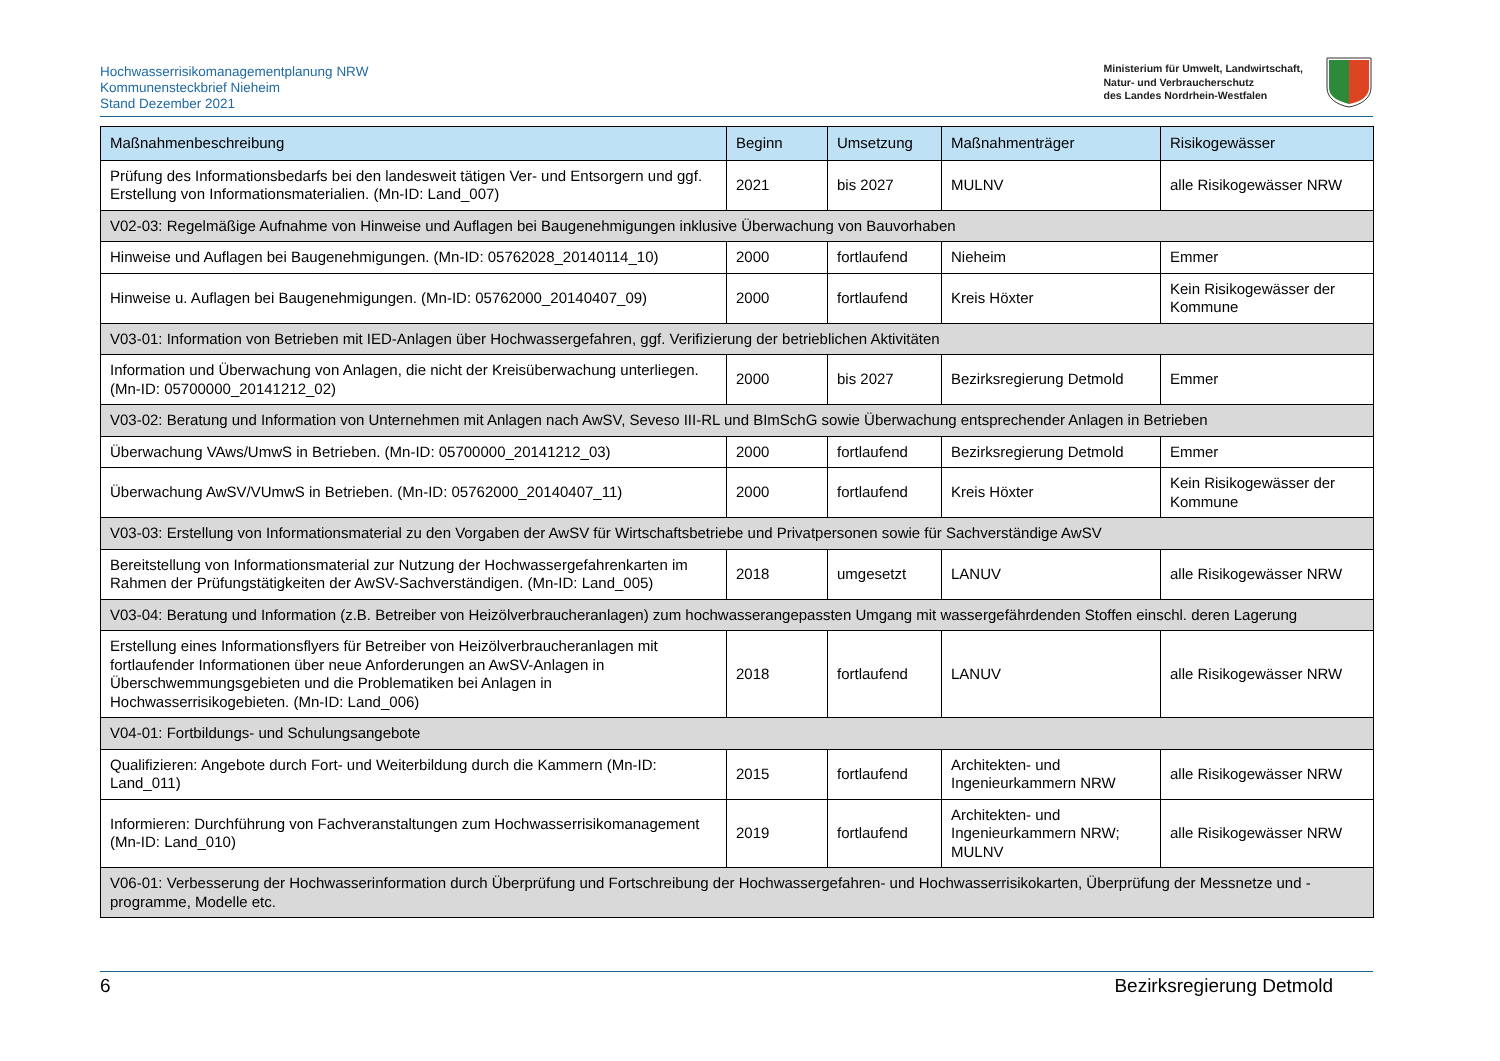Hochwasserrisikomanagementplanung NRW
Kommunensteckbrief Nieheim
Stand Dezember 2021
Ministerium für Umwelt, Landwirtschaft,
Natur- und Verbraucherschutz
des Landes Nordrhein-Westfalen
| Maßnahmenbeschreibung | Beginn | Umsetzung | Maßnahmenträger | Risikogewässer |
| --- | --- | --- | --- | --- |
| Prüfung des Informationsbedarfs bei den landesweit tätigen Ver- und Entsorgern und ggf. Erstellung von Informationsmaterialien. (Mn-ID: Land_007) | 2021 | bis 2027 | MULNV | alle Risikogewässer NRW |
| V02-03: Regelmäßige Aufnahme von Hinweise und Auflagen bei Baugenehmigungen inklusive Überwachung von Bauvorhaben | | | | |
| Hinweise und Auflagen bei Baugenehmigungen. (Mn-ID: 05762028_20140114_10) | 2000 | fortlaufend | Nieheim | Emmer |
| Hinweise u. Auflagen bei Baugenehmigungen. (Mn-ID: 05762000_20140407_09) | 2000 | fortlaufend | Kreis Höxter | Kein Risikogewässer der Kommune |
| V03-01: Information von Betrieben mit IED-Anlagen über Hochwassergefahren, ggf. Verifizierung der betrieblichen Aktivitäten | | | | |
| Information und Überwachung von Anlagen, die nicht der Kreisüberwachung unterliegen. (Mn-ID: 05700000_20141212_02) | 2000 | bis 2027 | Bezirksregierung Detmold | Emmer |
| V03-02: Beratung und Information von Unternehmen mit Anlagen nach AwSV, Seveso III-RL und BImSchG sowie Überwachung entsprechender Anlagen in Betrieben | | | | |
| Überwachung VAws/UmwS in Betrieben. (Mn-ID: 05700000_20141212_03) | 2000 | fortlaufend | Bezirksregierung Detmold | Emmer |
| Überwachung AwSV/VUmwS in Betrieben. (Mn-ID: 05762000_20140407_11) | 2000 | fortlaufend | Kreis Höxter | Kein Risikogewässer der Kommune |
| V03-03: Erstellung von Informationsmaterial zu den Vorgaben der AwSV für Wirtschaftsbetriebe und Privatpersonen sowie für Sachverständige AwSV | | | | |
| Bereitstellung von Informationsmaterial zur Nutzung der Hochwassergefahrenkarten im Rahmen der Prüfungstätigkeiten der AwSV-Sachverständigen. (Mn-ID: Land_005) | 2018 | umgesetzt | LANUV | alle Risikogewässer NRW |
| V03-04: Beratung und Information (z.B. Betreiber von Heizölverbraucheranlagen) zum hochwasserangepassten Umgang mit wassergefährdenden Stoffen einschl. deren Lagerung | | | | |
| Erstellung eines Informationsflyers für Betreiber von Heizölverbraucheranlagen mit fortlaufender Informationen über neue Anforderungen an AwSV-Anlagen in Überschwemmungsgebieten und die Problematiken bei Anlagen in Hochwasserrisikogebieten. (Mn-ID: Land_006) | 2018 | fortlaufend | LANUV | alle Risikogewässer NRW |
| V04-01: Fortbildungs- und Schulungsangebote | | | | |
| Qualifizieren: Angebote durch Fort- und Weiterbildung durch die Kammern (Mn-ID: Land_011) | 2015 | fortlaufend | Architekten- und Ingenieurkammern NRW | alle Risikogewässer NRW |
| Informieren: Durchführung von Fachveranstaltungen zum Hochwasserrisikomanagement (Mn-ID: Land_010) | 2019 | fortlaufend | Architekten- und Ingenieurkammern NRW; MULNV | alle Risikogewässer NRW |
| V06-01: Verbesserung der Hochwasserinformation durch Überprüfung und Fortschreibung der Hochwassergefahren- und Hochwasserrisikokarten, Überprüfung der Messnetze und -programme, Modelle etc. | | | | |
6 Bezirksregierung Detmold